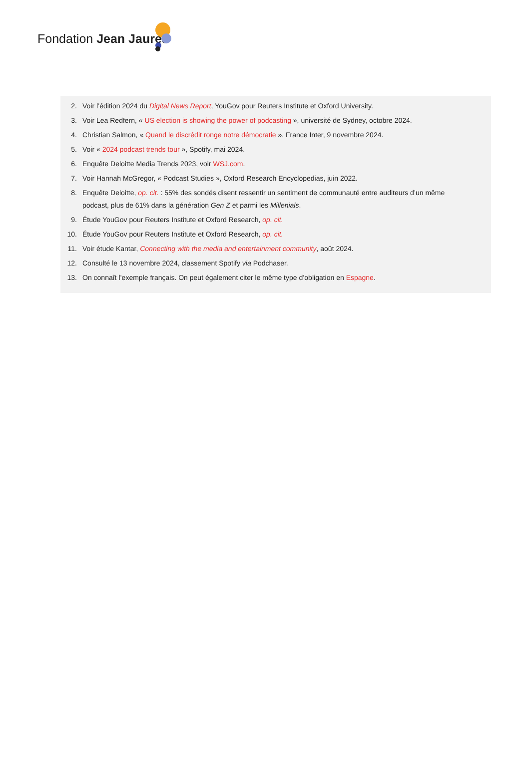Fondation Jean Jaurès
2. Voir l’édition 2024 du Digital News Report, YouGov pour Reuters Institute et Oxford University.
3. Voir Lea Redfern, « US election is showing the power of podcasting », université de Sydney, octobre 2024.
4. Christian Salmon, « Quand le discrédit ronge notre démocratie », France Inter, 9 novembre 2024.
5. Voir « 2024 podcast trends tour », Spotify, mai 2024.
6. Enquête Deloitte Media Trends 2023, voir WSJ.com.
7. Voir Hannah McGregor, « Podcast Studies », Oxford Research Encyclopedias, juin 2022.
8. Enquête Deloitte, op. cit. : 55% des sondés disent ressentir un sentiment de communauté entre auditeurs d’un même podcast, plus de 61% dans la génération Gen Z et parmi les Millenials.
9. Étude YouGov pour Reuters Institute et Oxford Research, op. cit.
10. Étude YouGov pour Reuters Institute et Oxford Research, op. cit.
11. Voir étude Kantar, Connecting with the media and entertainment community, août 2024.
12. Consulté le 13 novembre 2024, classement Spotify via Podchaser.
13. On connaît l’exemple français. On peut également citer le même type d’obligation en Espagne.